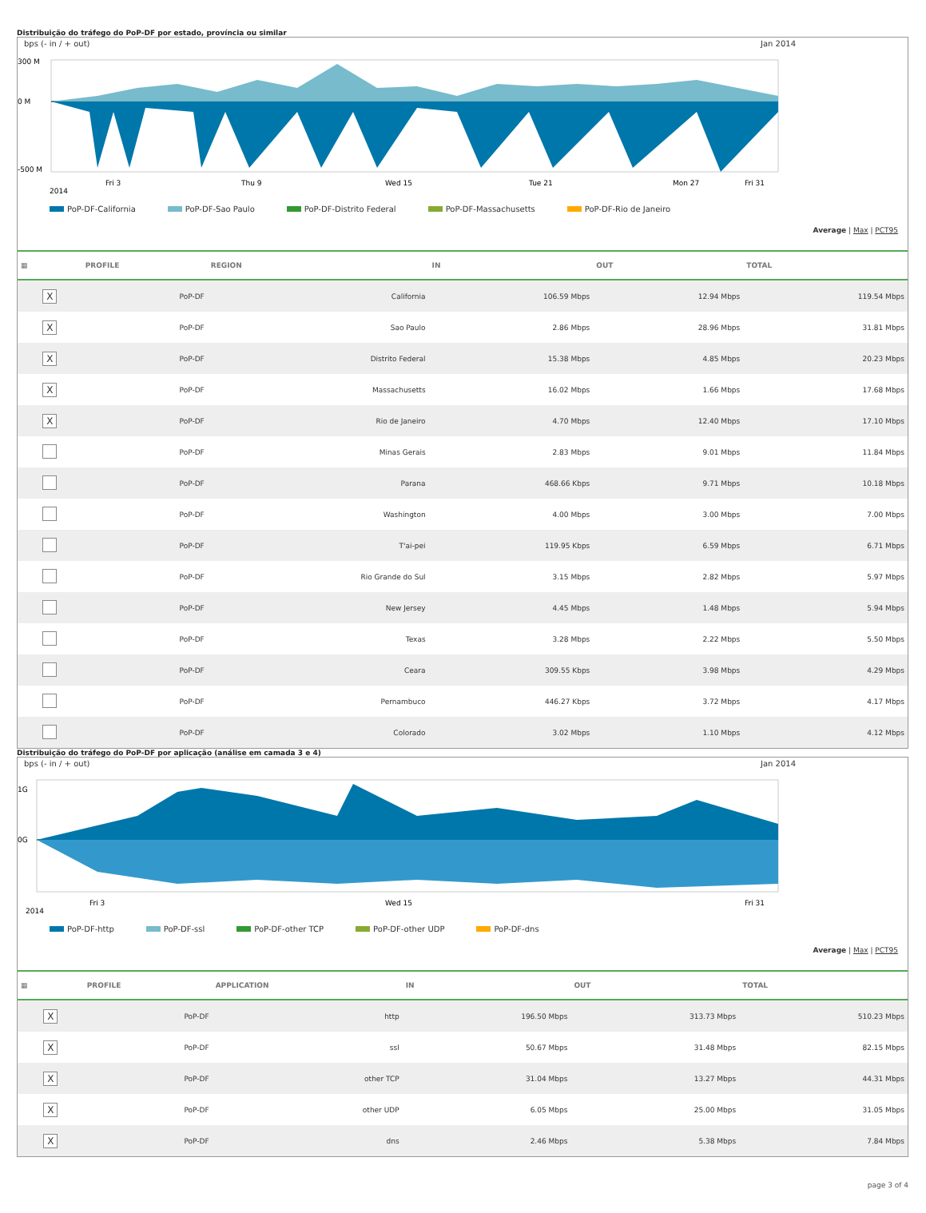Distribuição do tráfego do PoP-DF por estado, província ou similar
bps (- in / + out) Jan 2014
300 M
0 M
-500 M
2014
Fri 3
Thu 9
Wed 15
Tue 21
Mon 27
Fri 31
PoP-DF-California PoP-DF-Sao Paulo PoP-DF-Distrito Federal PoP-DF-Massachusetts PoP-DF-Rio de Janeiro
Average | Max | PCT95
| ▦ | PROFILE | REGION | IN | OUT | TOTAL |
| --- | --- | --- | --- | --- | --- |
| X | PoP-DF | California | 106.59 Mbps | 12.94 Mbps | 119.54 Mbps |
| X | PoP-DF | Sao Paulo | 2.86 Mbps | 28.96 Mbps | 31.81 Mbps |
| X | PoP-DF | Distrito Federal | 15.38 Mbps | 4.85 Mbps | 20.23 Mbps |
| X | PoP-DF | Massachusetts | 16.02 Mbps | 1.66 Mbps | 17.68 Mbps |
| X | PoP-DF | Rio de Janeiro | 4.70 Mbps | 12.40 Mbps | 17.10 Mbps |
| | PoP-DF | Minas Gerais | 2.83 Mbps | 9.01 Mbps | 11.84 Mbps |
| | PoP-DF | Parana | 468.66 Kbps | 9.71 Mbps | 10.18 Mbps |
| | PoP-DF | Washington | 4.00 Mbps | 3.00 Mbps | 7.00 Mbps |
| | PoP-DF | T'ai-pei | 119.95 Kbps | 6.59 Mbps | 6.71 Mbps |
| | PoP-DF | Rio Grande do Sul | 3.15 Mbps | 2.82 Mbps | 5.97 Mbps |
| | PoP-DF | New Jersey | 4.45 Mbps | 1.48 Mbps | 5.94 Mbps |
| | PoP-DF | Texas | 3.28 Mbps | 2.22 Mbps | 5.50 Mbps |
| | PoP-DF | Ceara | 309.55 Kbps | 3.98 Mbps | 4.29 Mbps |
| | PoP-DF | Pernambuco | 446.27 Kbps | 3.72 Mbps | 4.17 Mbps |
| | PoP-DF | Colorado | 3.02 Mbps | 1.10 Mbps | 4.12 Mbps |
Distribuição do tráfego do PoP-DF por aplicação (análise em camada 3 e 4)
bps (- in / + out) Jan 2014
1G
0G
2014
Fri 3
Wed 15
Fri 31
PoP-DF-http PoP-DF-ssl PoP-DF-other TCP PoP-DF-other UDP PoP-DF-dns
Average | Max | PCT95
| ▦ | PROFILE | APPLICATION | IN | OUT | TOTAL |
| --- | --- | --- | --- | --- | --- |
| X | PoP-DF | http | 196.50 Mbps | 313.73 Mbps | 510.23 Mbps |
| X | PoP-DF | ssl | 50.67 Mbps | 31.48 Mbps | 82.15 Mbps |
| X | PoP-DF | other TCP | 31.04 Mbps | 13.27 Mbps | 44.31 Mbps |
| X | PoP-DF | other UDP | 6.05 Mbps | 25.00 Mbps | 31.05 Mbps |
| X | PoP-DF | dns | 2.46 Mbps | 5.38 Mbps | 7.84 Mbps |
page 3 of 4